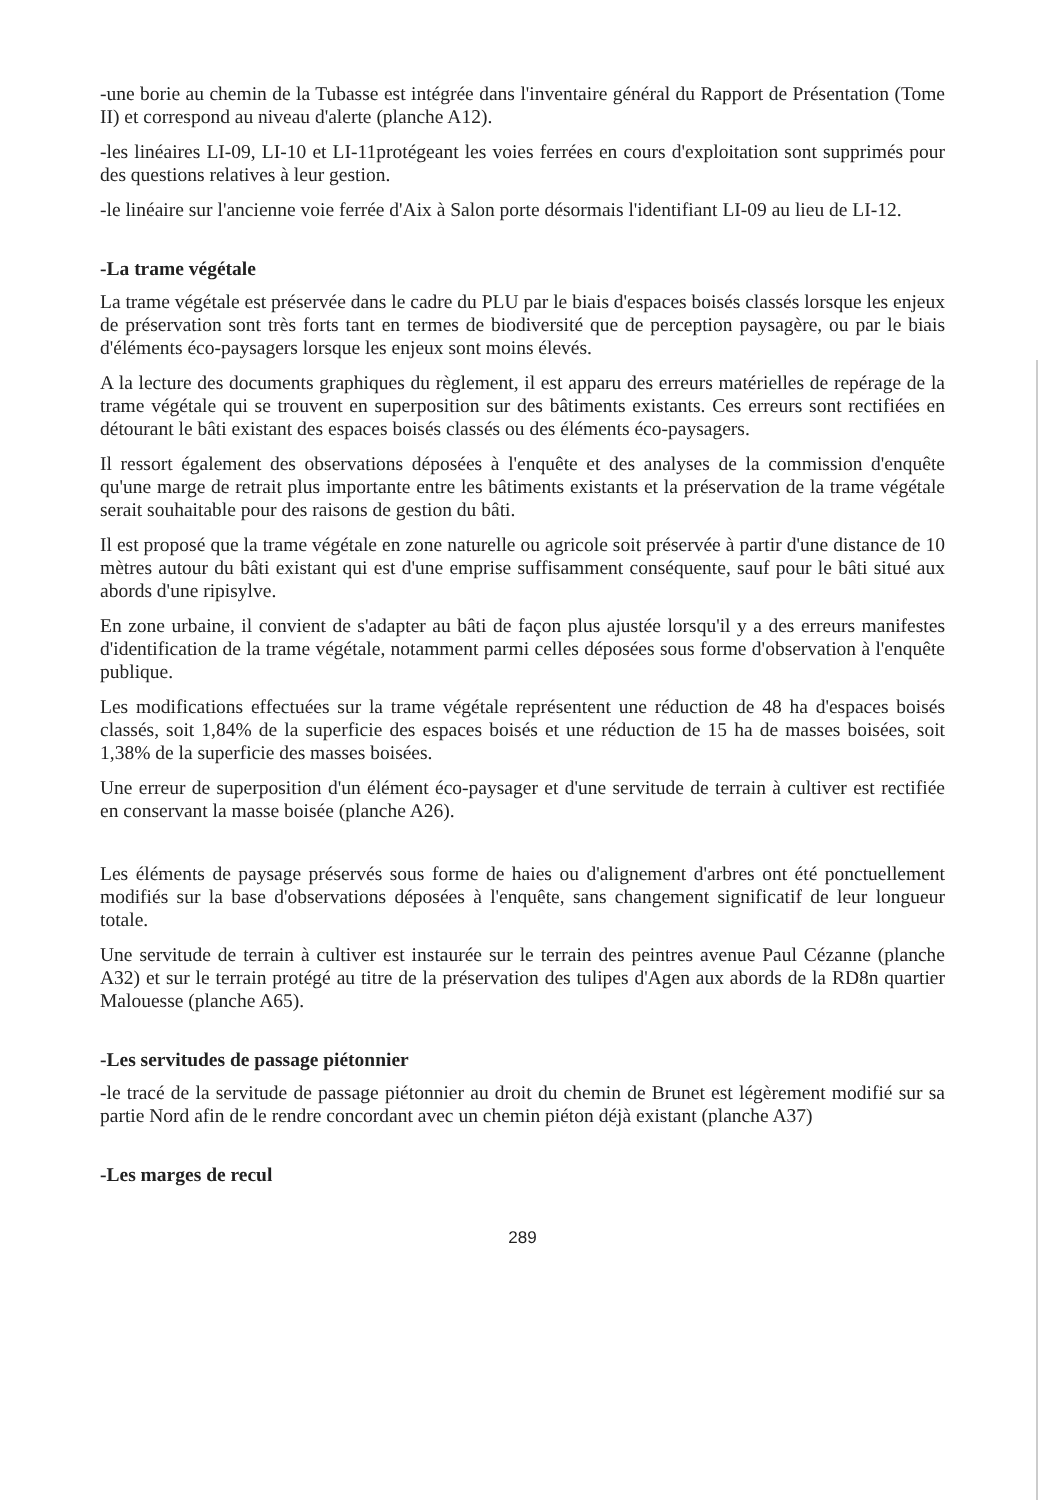-une borie au chemin de la Tubasse est intégrée dans l'inventaire général du Rapport de Présentation (Tome II) et correspond au niveau d'alerte (planche A12).
-les linéaires LI-09, LI-10 et LI-11protégeant les voies ferrées en cours d'exploitation sont supprimés pour des questions relatives à leur gestion.
-le linéaire sur l'ancienne voie ferrée d'Aix à Salon porte désormais l'identifiant LI-09 au lieu de LI-12.
-La trame végétale
La trame végétale est préservée dans le cadre du PLU par le biais d'espaces boisés classés lorsque les enjeux de préservation sont très forts tant en termes de biodiversité que de perception paysagère, ou par le biais d'éléments éco-paysagers lorsque les enjeux sont moins élevés.
A la lecture des documents graphiques du règlement, il est apparu des erreurs matérielles de repérage de la trame végétale qui se trouvent en superposition sur des bâtiments existants. Ces erreurs sont rectifiées en détourant le bâti existant des espaces boisés classés ou des éléments éco-paysagers.
Il ressort également des observations déposées à l'enquête et des analyses de la commission d'enquête qu'une marge de retrait plus importante entre les bâtiments existants et la préservation de la trame végétale serait souhaitable pour des raisons de gestion du bâti.
Il est proposé que la trame végétale en zone naturelle ou agricole soit préservée à partir d'une distance de 10 mètres autour du bâti existant qui est d'une emprise suffisamment conséquente, sauf pour le bâti situé aux abords d'une ripisylve.
En zone urbaine, il convient de s'adapter au bâti de façon plus ajustée lorsqu'il y a des erreurs manifestes d'identification de la trame végétale, notamment parmi celles déposées sous forme d'observation à l'enquête publique.
Les modifications effectuées sur la trame végétale représentent une réduction de 48 ha d'espaces boisés classés, soit 1,84% de la superficie des espaces boisés et une réduction de 15 ha de masses boisées, soit 1,38% de la superficie des masses boisées.
Une erreur de superposition d'un élément éco-paysager et d'une servitude de terrain à cultiver est rectifiée en conservant la masse boisée (planche A26).
Les éléments de paysage préservés sous forme de haies ou d'alignement d'arbres ont été ponctuellement modifiés sur la base d'observations déposées à l'enquête, sans changement significatif de leur longueur totale.
Une servitude de terrain à cultiver est instaurée sur le terrain des peintres avenue Paul Cézanne (planche A32) et sur le terrain protégé au titre de la préservation des tulipes d'Agen aux abords de la RD8n quartier Malouesse (planche A65).
-Les servitudes de passage piétonnier
-le tracé de la servitude de passage piétonnier au droit du chemin de Brunet est légèrement modifié sur sa partie Nord afin de le rendre concordant avec un chemin piéton déjà existant (planche A37)
-Les marges de recul
289